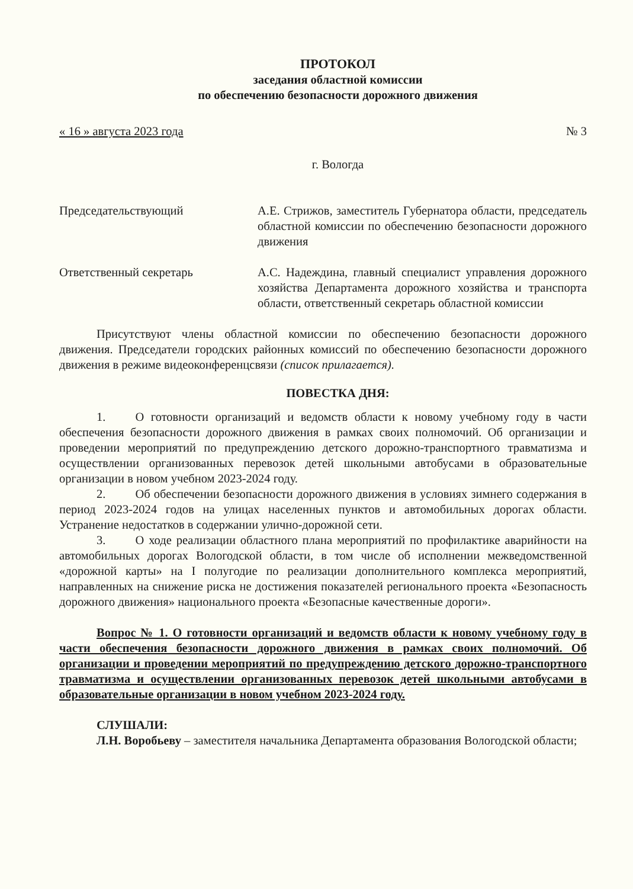ПРОТОКОЛ
заседания областной комиссии
по обеспечению безопасности дорожного движения
« 16 » августа 2023 года № 3
г. Вологда
Председательствующий А.Е. Стрижов, заместитель Губернатора области, председатель областной комиссии по обеспечению безопасности дорожного движения
Ответственный секретарь А.С. Надеждина, главный специалист управления дорожного хозяйства Департамента дорожного хозяйства и транспорта области, ответственный секретарь областной комиссии
Присутствуют члены областной комиссии по обеспечению безопасности дорожного движения. Председатели городских районных комиссий по обеспечению безопасности дорожного движения в режиме видеоконференцсвязи (список прилагается).
ПОВЕСТКА ДНЯ:
1. О готовности организаций и ведомств области к новому учебному году в части обеспечения безопасности дорожного движения в рамках своих полномочий. Об организации и проведении мероприятий по предупреждению детского дорожно-транспортного травматизма и осуществлении организованных перевозок детей школьными автобусами в образовательные организации в новом учебном 2023-2024 году.
2. Об обеспечении безопасности дорожного движения в условиях зимнего содержания в период 2023-2024 годов на улицах населенных пунктов и автомобильных дорогах области. Устранение недостатков в содержании улично-дорожной сети.
3. О ходе реализации областного плана мероприятий по профилактике аварийности на автомобильных дорогах Вологодской области, в том числе об исполнении межведомственной «дорожной карты» на I полугодие по реализации дополнительного комплекса мероприятий, направленных на снижение риска не достижения показателей регионального проекта «Безопасность дорожного движения» национального проекта «Безопасные качественные дороги».
Вопрос № 1. О готовности организаций и ведомств области к новому учебному году в части обеспечения безопасности дорожного движения в рамках своих полномочий. Об организации и проведении мероприятий по предупреждению детского дорожно-транспортного травматизма и осуществлении организованных перевозок детей школьными автобусами в образовательные организации в новом учебном 2023-2024 году.
СЛУШАЛИ:
Л.Н. Воробьеву – заместителя начальника Департамента образования Вологодской области;